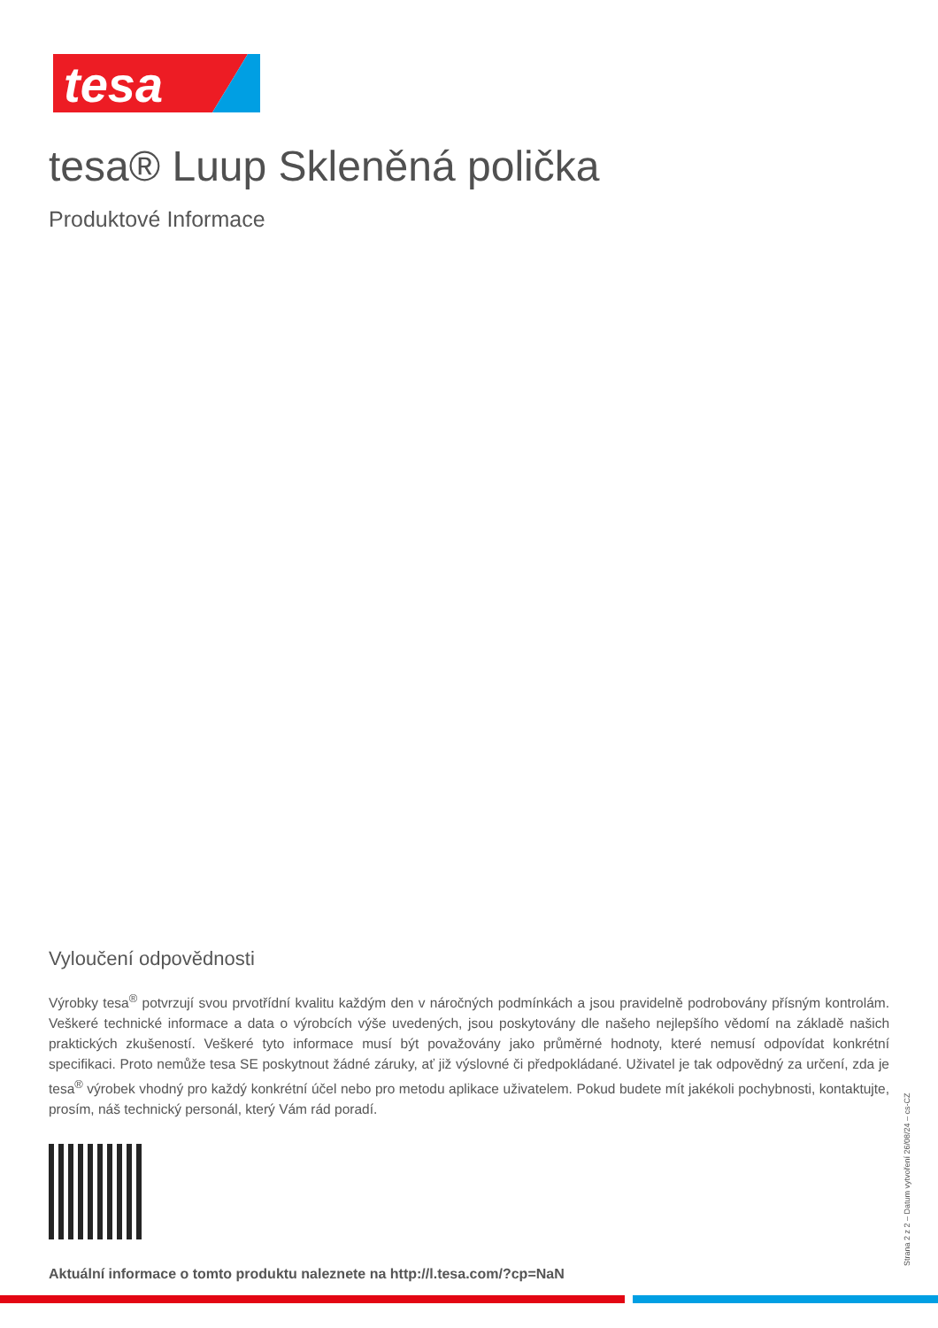tesa
tesa® Luup Skleněná polička
Produktové Informace
Vyloučení odpovědnosti
Výrobky tesa<sup>®</sup> potvrzují svou prvotřídní kvalitu každým den v náročných podmínkách a jsou pravidelně podrobovány přísným kontrolám. Veškeré technické informace a data o výrobcích výše uvedených, jsou poskytovány dle našeho nejlepšího vědomí na základě našich praktických zkušeností. Veškeré tyto informace musí být považovány jako průměrné hodnoty, které nemusí odpovídat konkrétní specifikaci. Proto nemůže tesa SE poskytnout žádné záruky, ať již výslovné či předpokládané. Uživatel je tak odpovědný za určení, zda je tesa<sup>®</sup> výrobek vhodný pro každý konkrétní účel nebo pro metodu aplikace uživatelem. Pokud budete mít jakékoli pochybnosti, kontaktujte, prosím, náš technický personál, který Vám rád poradí.
Aktuální informace o tomto produktu naleznete na http://l.tesa.com/?cp=NaN
Strana 2 z 2 – Datum vytvoření 26/08/24 – cs-CZ